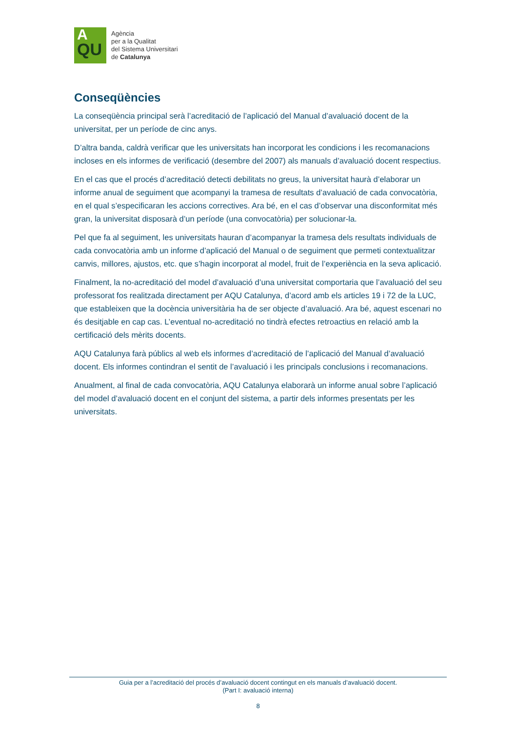A
QU
Agència
per a la Qualitat
del Sistema Universitari
de Catalunya
Conseqüències
La conseqüència principal serà l’acreditació de l’aplicació del Manual d’avaluació docent de la universitat, per un període de cinc anys.
D’altra banda, caldrà verificar que les universitats han incorporat les condicions i les recomanacions incloses en els informes de verificació (desembre del 2007) als manuals d’avaluació docent respectius.
En el cas que el procés d’acreditació detecti debilitats no greus, la universitat haurà d’elaborar un informe anual de seguiment que acompanyi la tramesa de resultats d’avaluació de cada convocatòria, en el qual s’especificaran les accions correctives. Ara bé, en el cas d’observar una disconformitat més gran, la universitat disposarà d’un període (una convocatòria) per solucionar-la.
Pel que fa al seguiment, les universitats hauran d’acompanyar la tramesa dels resultats individuals de cada convocatòria amb un informe d’aplicació del Manual o de seguiment que permeti contextualitzar canvis, millores, ajustos, etc. que s’hagin incorporat al model, fruit de l’experiència en la seva aplicació.
Finalment, la no-acreditació del model d’avaluació d’una universitat comportaria que l’avaluació del seu professorat fos realitzada directament per AQU Catalunya, d’acord amb els articles 19 i 72 de la LUC, que estableixen que la docència universitària ha de ser objecte d’avaluació. Ara bé, aquest escenari no és desitjable en cap cas. L’eventual no-acreditació no tindrà efectes retroactius en relació amb la certificació dels mèrits docents.
AQU Catalunya farà públics al web els informes d’acreditació de l’aplicació del Manual d’avaluació docent. Els informes contindran el sentit de l’avaluació i les principals conclusions i recomanacions.
Anualment, al final de cada convocatòria, AQU Catalunya elaborarà un informe anual sobre l’aplicació del model d’avaluació docent en el conjunt del sistema, a partir dels informes presentats per les universitats.
Guia per a l’acreditació del procés d’avaluació docent contingut en els manuals d’avaluació docent.
(Part I: avaluació interna)
8